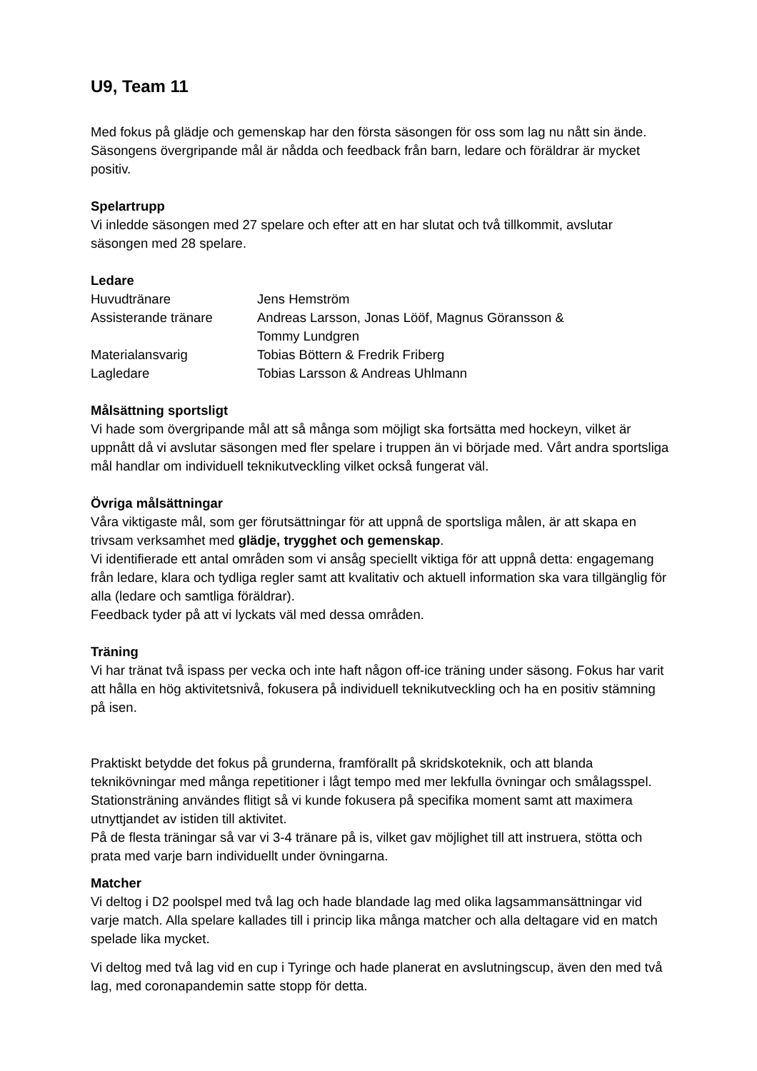U9, Team 11
Med fokus på glädje och gemenskap har den första säsongen för oss som lag nu nått sin ände. Säsongens övergripande mål är nådda och feedback från barn, ledare och föräldrar är mycket positiv.
Spelartrupp
Vi inledde säsongen med 27 spelare och efter att en har slutat och två tillkommit, avslutar säsongen med 28 spelare.
Ledare
| Huvudtränare | Jens Hemström |
| Assisterande tränare | Andreas Larsson, Jonas Lööf, Magnus Göransson & Tommy Lundgren |
| Materialansvarig | Tobias Böttern & Fredrik Friberg |
| Lagledare | Tobias Larsson & Andreas Uhlmann |
Målsättning sportsligt
Vi hade som övergripande mål att så många som möjligt ska fortsätta med hockeyn, vilket är uppnått då vi avslutar säsongen med fler spelare i truppen än vi började med. Vårt andra sportsliga mål handlar om individuell teknikutveckling vilket också fungerat väl.
Övriga målsättningar
Våra viktigaste mål, som ger förutsättningar för att uppnå de sportsliga målen, är att skapa en trivsam verksamhet med glädje, trygghet och gemenskap.
Vi identifierade ett antal områden som vi ansåg speciellt viktiga för att uppnå detta: engagemang från ledare, klara och tydliga regler samt att kvalitativ och aktuell information ska vara tillgänglig för alla (ledare och samtliga föräldrar).
Feedback tyder på att vi lyckats väl med dessa områden.
Träning
Vi har tränat två ispass per vecka och inte haft någon off-ice träning under säsong. Fokus har varit att hålla en hög aktivitetsnivå, fokusera på individuell teknikutveckling och ha en positiv stämning på isen.
Praktiskt betydde det fokus på grunderna, framförallt på skridskoteknik, och att blanda teknikövningar med många repetitioner i lågt tempo med mer lekfulla övningar och smålagsspel. Stationsträning användes flitigt så vi kunde fokusera på specifika moment samt att maximera utnyttjandet av istiden till aktivitet.
På de flesta träningar så var vi 3-4 tränare på is, vilket gav möjlighet till att instruera, stötta och prata med varje barn individuellt under övningarna.
Matcher
Vi deltog i D2 poolspel med två lag och hade blandade lag med olika lagsammansättningar vid varje match. Alla spelare kallades till i princip lika många matcher och alla deltagare vid en match spelade lika mycket.
Vi deltog med två lag vid en cup i Tyringe och hade planerat en avslutningscup, även den med två lag, med coronapandemin satte stopp för detta.